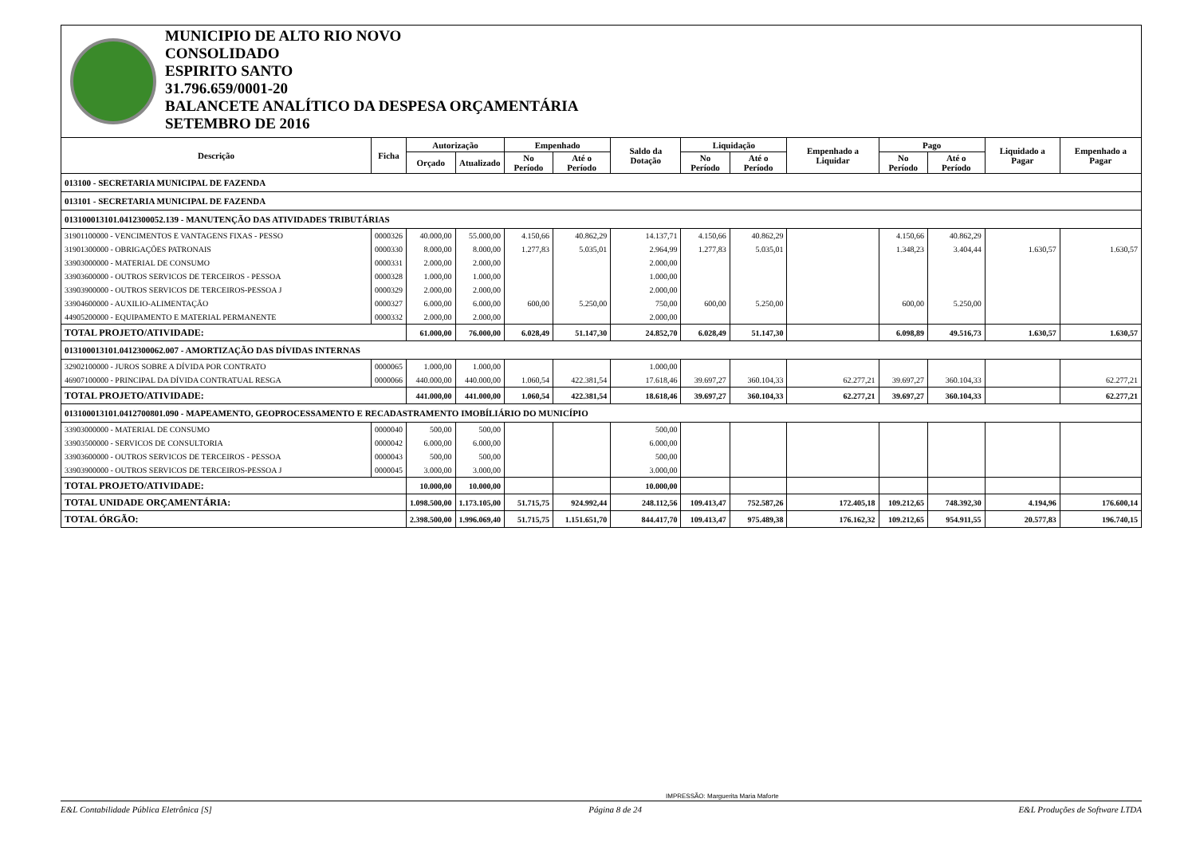MUNICIPIO DE ALTO RIO NOVO
CONSOLIDADO
ESPIRITO SANTO
31.796.659/0001-20
BALANCETE ANALÍTICO DA DESPESA ORÇAMENTÁRIA
SETEMBRO DE 2016
| Descrição | Ficha | Autorização | | Empenhado | | Saldo da Dotação | Liquidação | | Empenhado a Liquidar | Pago | | Liquidado a Pagar | Empenhado a Pagar |
| --- | --- | --- | --- | --- | --- | --- | --- | --- | --- | --- | --- | --- | --- |
| | | Orçado | Atualizado | No Período | Até o Período | | No Período | Até o Período | | No Período | Até o Período | | |
| 013100 - SECRETARIA MUNICIPAL DE FAZENDA | | | | | | | | | | | | | |
| 013101 - SECRETARIA MUNICIPAL DE FAZENDA | | | | | | | | | | | | | |
| 013100013101.0412300052.139 - MANUTENÇÃO DAS ATIVIDADES TRIBUTÁRIAS | | | | | | | | | | | | | |
| 31901100000 - VENCIMENTOS E VANTAGENS FIXAS - PESSO | 0000326 | 40.000,00 | 55.000,00 | 4.150,66 | 40.862,29 | 14.137,71 | 4.150,66 | 40.862,29 | | 4.150,66 | 40.862,29 | | |
| 31901300000 - OBRIGAÇÕES PATRONAIS | 0000330 | 8.000,00 | 8.000,00 | 1.277,83 | 5.035,01 | 2.964,99 | 1.277,83 | 5.035,01 | | 1.348,23 | 3.404,44 | 1.630,57 | 1.630,57 |
| 33903000000 - MATERIAL DE CONSUMO | 0000331 | 2.000,00 | 2.000,00 | | | 2.000,00 | | | | | | | |
| 33903600000 - OUTROS SERVICOS DE TERCEIROS - PESSOA | 0000328 | 1.000,00 | 1.000,00 | | | 1.000,00 | | | | | | | |
| 33903900000 - OUTROS SERVICOS DE TERCEIROS-PESSOA J | 0000329 | 2.000,00 | 2.000,00 | | | 2.000,00 | | | | | | | |
| 33904600000 - AUXILIO-ALIMENTAÇÃO | 0000327 | 6.000,00 | 6.000,00 | 600,00 | 5.250,00 | 750,00 | 600,00 | 5.250,00 | | 600,00 | 5.250,00 | | |
| 44905200000 - EQUIPAMENTO E MATERIAL PERMANENTE | 0000332 | 2.000,00 | 2.000,00 | | | 2.000,00 | | | | | | | |
| TOTAL PROJETO/ATIVIDADE: | | 61.000,00 | 76.000,00 | 6.028,49 | 51.147,30 | 24.852,70 | 6.028,49 | 51.147,30 | | 6.098,89 | 49.516,73 | 1.630,57 | 1.630,57 |
| 013100013101.0412300062.007 - AMORTIZAÇÃO DAS DÍVIDAS INTERNAS | | | | | | | | | | | | | |
| 32902100000 - JUROS SOBRE A DÍVIDA POR CONTRATO | 0000065 | 1.000,00 | 1.000,00 | | | 1.000,00 | | | | | | | |
| 46907100000 - PRINCIPAL DA DÍVIDA CONTRATUAL RESGA | 0000066 | 440.000,00 | 440.000,00 | 1.060,54 | 422.381,54 | 17.618,46 | 39.697,27 | 360.104,33 | 62.277,21 | 39.697,27 | 360.104,33 | | 62.277,21 |
| TOTAL PROJETO/ATIVIDADE: | | 441.000,00 | 441.000,00 | 1.060,54 | 422.381,54 | 18.618,46 | 39.697,27 | 360.104,33 | 62.277,21 | 39.697,27 | 360.104,33 | | 62.277,21 |
| 013100013101.0412700801.090 - MAPEAMENTO, GEOPROCESSAMENTO E RECADASTRAMENTO IMOBÍLIÁRIO DO MUNICÍPIO | | | | | | | | | | | | | |
| 33903000000 - MATERIAL DE CONSUMO | 0000040 | 500,00 | 500,00 | | | 500,00 | | | | | | | |
| 33903500000 - SERVICOS DE CONSULTORIA | 0000042 | 6.000,00 | 6.000,00 | | | 6.000,00 | | | | | | | |
| 33903600000 - OUTROS SERVICOS DE TERCEIROS - PESSOA | 0000043 | 500,00 | 500,00 | | | 500,00 | | | | | | | |
| 33903900000 - OUTROS SERVICOS DE TERCEIROS-PESSOA J | 0000045 | 3.000,00 | 3.000,00 | | | 3.000,00 | | | | | | | |
| TOTAL PROJETO/ATIVIDADE: | | 10.000,00 | 10.000,00 | | | 10.000,00 | | | | | | | |
| TOTAL UNIDADE ORÇAMENTÁRIA: | | 1.098.500,00 | 1.173.105,00 | 51.715,75 | 924.992,44 | 248.112,56 | 109.413,47 | 752.587,26 | 172.405,18 | 109.212,65 | 748.392,30 | 4.194,96 | 176.600,14 |
| TOTAL ÓRGÃO: | | 2.398.500,00 | 1.996.069,40 | 51.715,75 | 1.151.651,70 | 844.417,70 | 109.413,47 | 975.489,38 | 176.162,32 | 109.212,65 | 954.911,55 | 20.577,83 | 196.740,15 |
IMPRESSÃO: Marguerita Maria Maforte
E&L Contabilidade Pública Eletrônica [S] Página 8 de 24 E&L Produções de Software LTDA